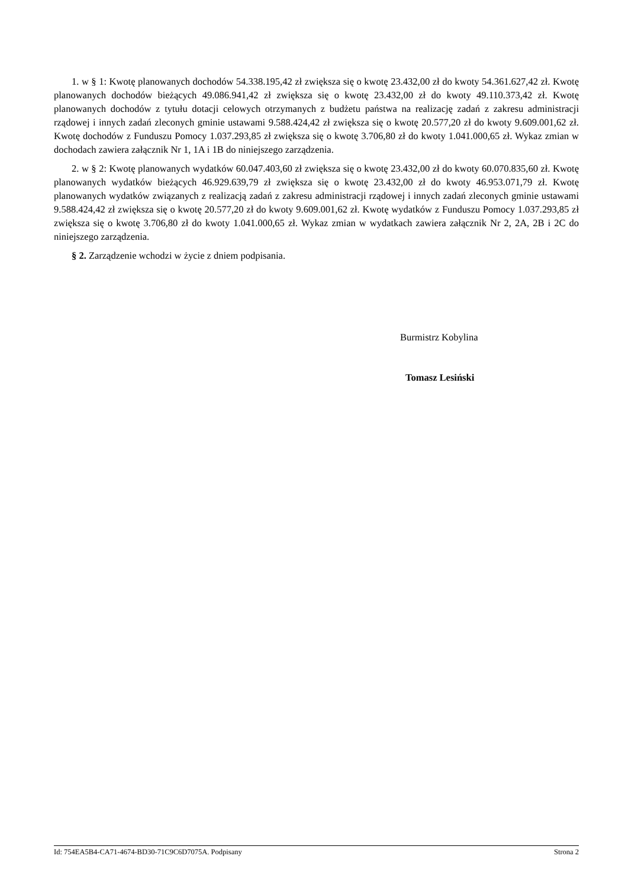1. w § 1: Kwotę planowanych dochodów 54.338.195,42 zł zwiększa się o kwotę 23.432,00 zł do kwoty 54.361.627,42 zł. Kwotę planowanych dochodów bieżących 49.086.941,42 zł zwiększa się o kwotę 23.432,00 zł do kwoty 49.110.373,42 zł. Kwotę planowanych dochodów z tytułu dotacji celowych otrzymanych z budżetu państwa na realizację zadań z zakresu administracji rządowej i innych zadań zleconych gminie ustawami 9.588.424,42 zł zwiększa się o kwotę 20.577,20 zł do kwoty 9.609.001,62 zł. Kwotę dochodów z Funduszu Pomocy 1.037.293,85 zł zwiększa się o kwotę 3.706,80 zł do kwoty 1.041.000,65 zł. Wykaz zmian w dochodach zawiera załącznik Nr 1, 1A i 1B do niniejszego zarządzenia.
2. w § 2: Kwotę planowanych wydatków 60.047.403,60 zł zwiększa się o kwotę 23.432,00 zł do kwoty 60.070.835,60 zł. Kwotę planowanych wydatków bieżących 46.929.639,79 zł zwiększa się o kwotę 23.432,00 zł do kwoty 46.953.071,79 zł. Kwotę planowanych wydatków związanych z realizacją zadań z zakresu administracji rządowej i innych zadań zleconych gminie ustawami 9.588.424,42 zł zwiększa się o kwotę 20.577,20 zł do kwoty 9.609.001,62 zł. Kwotę wydatków z Funduszu Pomocy 1.037.293,85 zł zwiększa się o kwotę 3.706,80 zł do kwoty 1.041.000,65 zł. Wykaz zmian w wydatkach zawiera załącznik Nr 2, 2A, 2B i 2C do niniejszego zarządzenia.
§ 2. Zarządzenie wchodzi w życie z dniem podpisania.
Burmistrz Kobylina
Tomasz Lesiński
Id: 754EA5B4-CA71-4674-BD30-71C9C6D7075A. Podpisany Strona 2